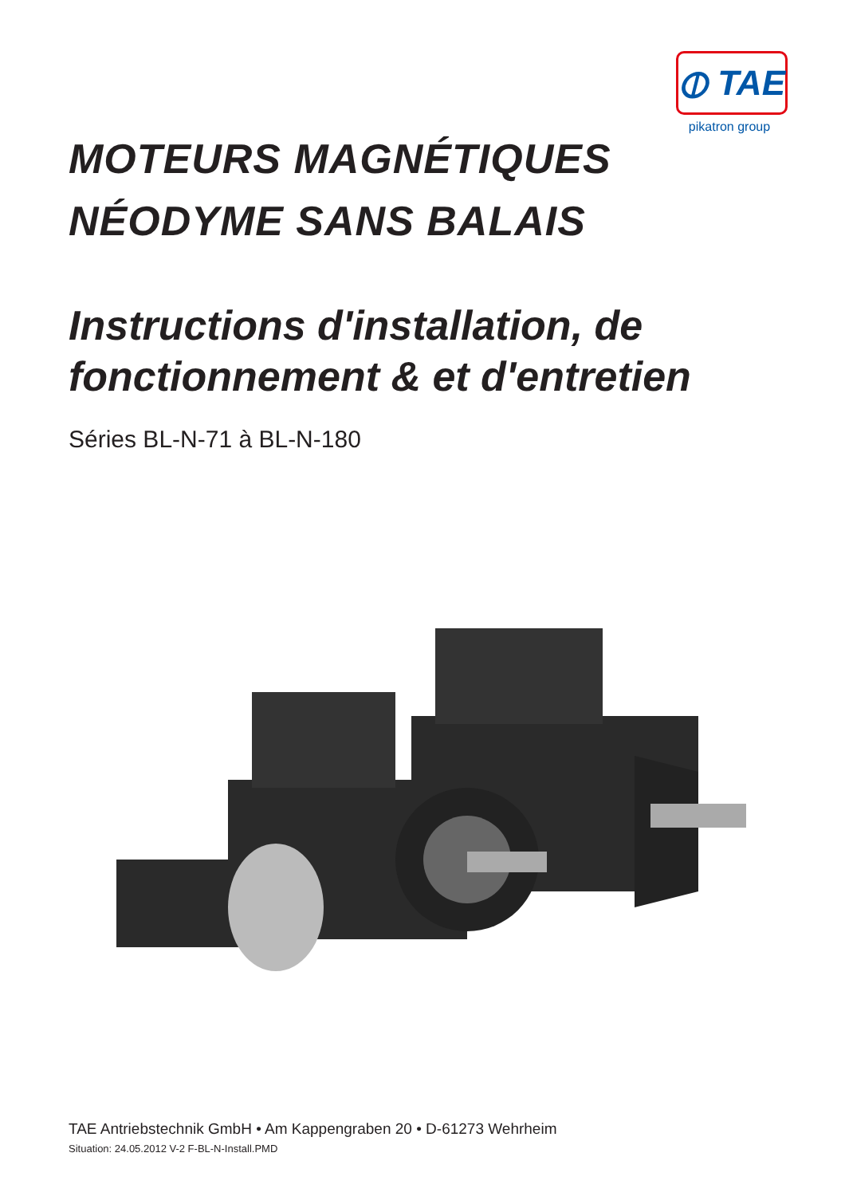⦶ TAE
pikatron group
MOTEURS MAGNÉTIQUES
NÉODYME SANS BALAIS
Instructions d'installation, de fonctionnement & et d'entretien
Séries BL-N-71 à BL-N-180
TAE Antriebstechnik GmbH • Am Kappengraben 20 • D-61273 Wehrheim
Situation: 24.05.2012 V-2 F-BL-N-Install.PMD